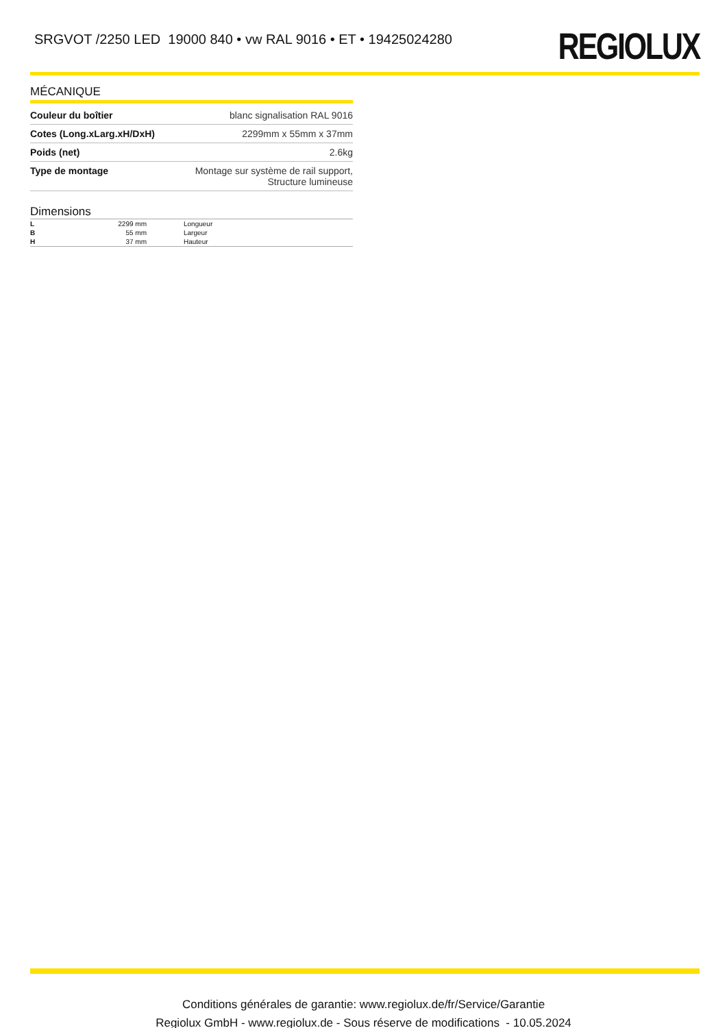SRGVOT /2250 LED 19000 840 • vw RAL 9016 • ET • 19425024280
REGIOLUX
MÉCANIQUE
| Couleur du boîtier | blanc signalisation RAL 9016 |
| Cotes (Long.xLarg.xH/DxH) | 2299mm x 55mm x 37mm |
| Poids (net) | 2.6kg |
| Type de montage | Montage sur système de rail support, Structure lumineuse |
Dimensions
| L | 2299 mm | Longueur |
| B | 55 mm | Largeur |
| H | 37 mm | Hauteur |
Conditions générales de garantie: www.regiolux.de/fr/Service/Garantie
Regiolux GmbH - www.regiolux.de - Sous réserve de modifications - 10.05.2024